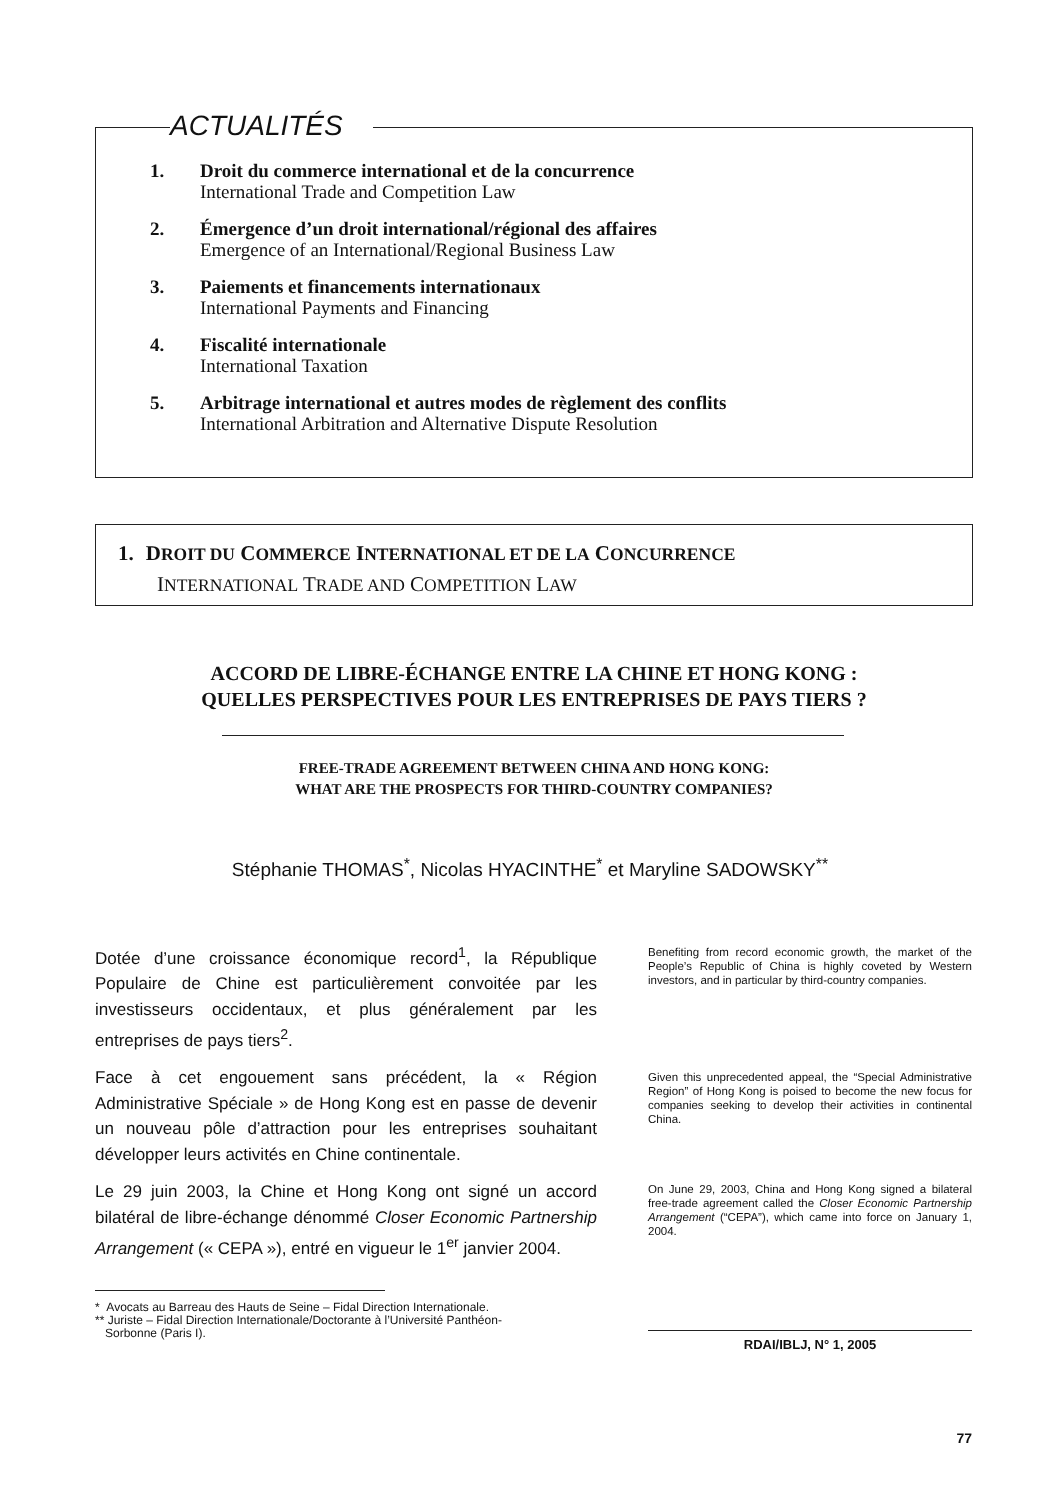ACTUALITÉS
1. Droit du commerce international et de la concurrence
International Trade and Competition Law
2. Émergence d’un droit international/régional des affaires
Emergence of an International/Regional Business Law
3. Paiements et financements internationaux
International Payments and Financing
4. Fiscalité internationale
International Taxation
5. Arbitrage international et autres modes de règlement des conflits
International Arbitration and Alternative Dispute Resolution
1. DROIT DU COMMERCE INTERNATIONAL ET DE LA CONCURRENCE
INTERNATIONAL TRADE AND COMPETITION LAW
ACCORD DE LIBRE-ÉCHANGE ENTRE LA CHINE ET HONG KONG :
QUELLES PERSPECTIVES POUR LES ENTREPRISES DE PAYS TIERS ?
FREE-TRADE AGREEMENT BETWEEN CHINA AND HONG KONG:
WHAT ARE THE PROSPECTS FOR THIRD-COUNTRY COMPANIES?
Stéphanie THOMAS<sup>*</sup>, Nicolas HYACINTHE<sup>*</sup> et Maryline SADOWSKY<sup>**</sup>
Dotée d’une croissance économique record<sup>1</sup>, la République Populaire de Chine est particulièrement convoitée par les investisseurs occidentaux, et plus généralement par les entreprises de pays tiers<sup>2</sup>.
Face à cet engouement sans précédent, la « Région Administrative Spéciale » de Hong Kong est en passe de devenir un nouveau pôle d’attraction pour les entreprises souhaitant développer leurs activités en Chine continentale.
Le 29 juin 2003, la Chine et Hong Kong ont signé un accord bilatéral de libre-échange dénommé Closer Economic Partnership Arrangement (« CEPA »), entré en vigueur le 1<sup>er</sup> janvier 2004.
Benefiting from record economic growth, the market of the People’s Republic of China is highly coveted by Western investors, and in particular by third-country companies.
Given this unprecedented appeal, the “Special Administrative Region” of Hong Kong is poised to become the new focus for companies seeking to develop their activities in continental China.
On June 29, 2003, China and Hong Kong signed a bilateral free-trade agreement called the Closer Economic Partnership Arrangement (“CEPA”), which came into force on January 1, 2004.
* Avocats au Barreau des Hauts de Seine – Fidal Direction Internationale.
** Juriste – Fidal Direction Internationale/Doctorante à l’Université Panthéon-
Sorbonne (Paris I).
RDAI/IBLJ, N° 1, 2005
77